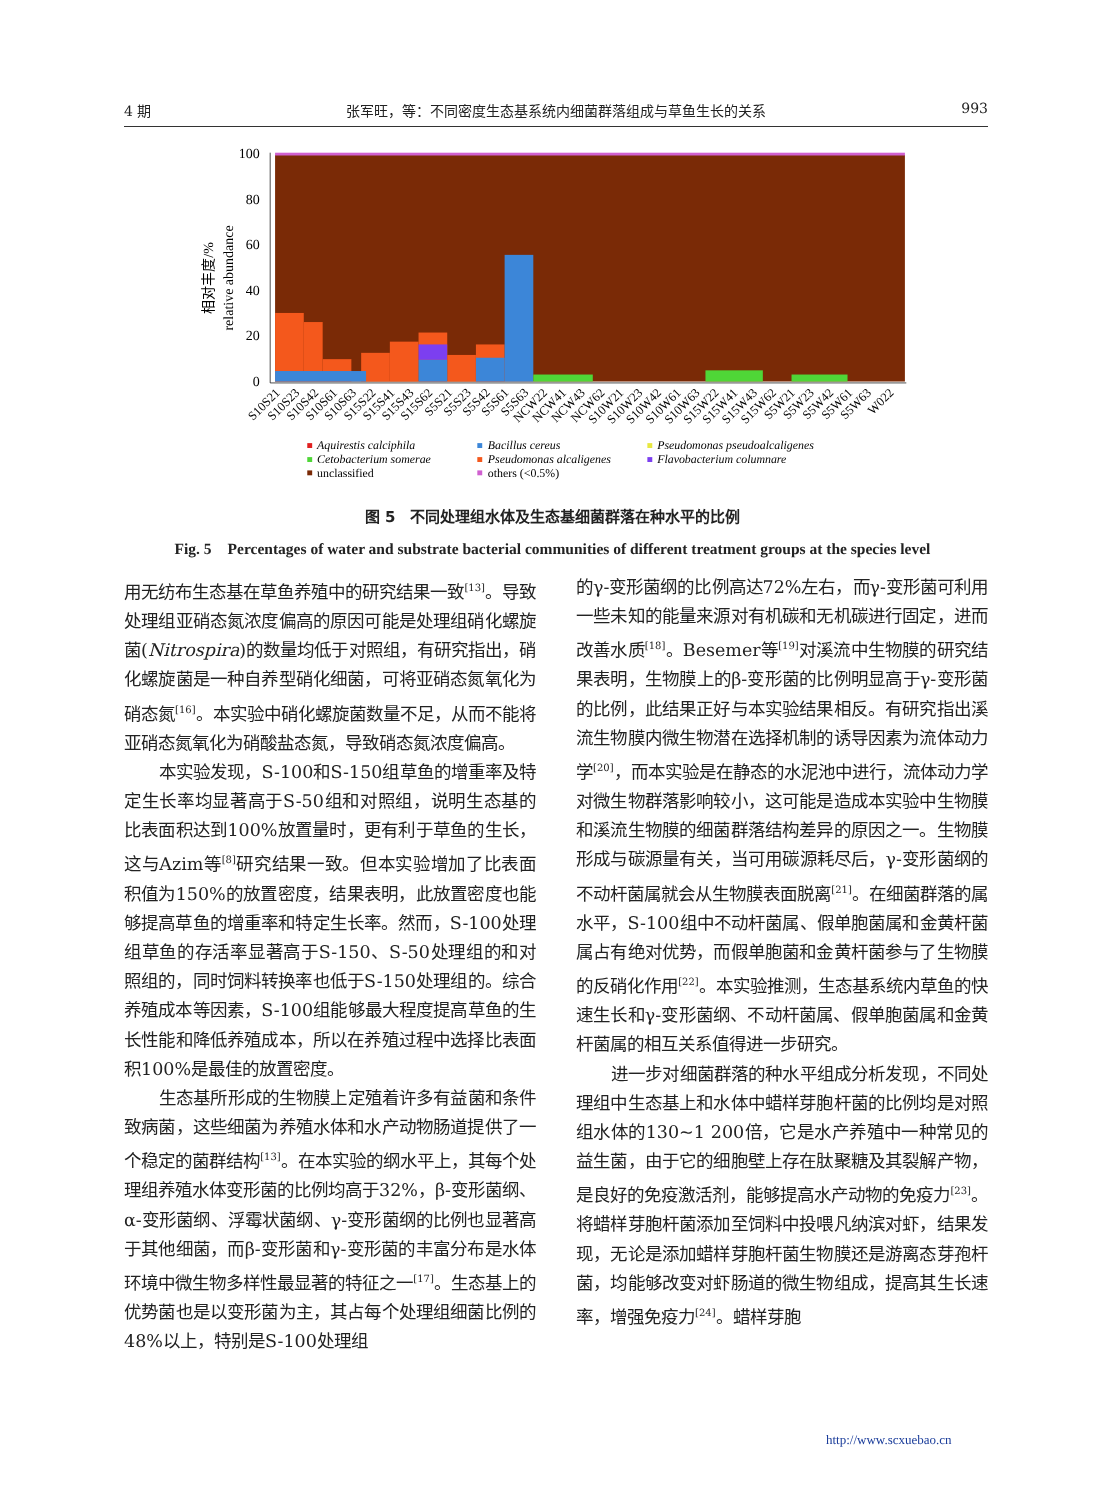4 期 张军旺，等：不同密度生态基系统内细菌群落组成与草鱼生长的关系 993
100
80
60
40
20
0
relative abundance
相对丰度/%
S10S21
S10S23
S10S42
S10S61
S10S63
S15S22
S15S41
S15S43
S15S62
S5S21
S5S23
S5S42
S5S61
S5S63
NCW22
NCW41
NCW43
NCW62
S10W21
S10W23
S10W42
S10W61
S10W63
S15W22
S15W41
S15W43
S15W62
S5W21
S5W23
S5W42
S5W61
S5W63
W022
Aquirestis calciphila
Bacillus cereus
Pseudomonas pseudoalcaligenes
Cetobacterium somerae
Pseudomonas alcaligenes
Flavobacterium columnare
unclassified
others (<0.5%)
图 5　不同处理组水体及生态基细菌群落在种水平的比例
Fig. 5　Percentages of water and substrate bacterial communities of different treatment groups at the species level
用无纺布生态基在草鱼养殖中的研究结果一致<sup>[13]</sup>。导致处理组亚硝态氮浓度偏高的原因可能是处理组硝化螺旋菌(Nitrospira)的数量均低于对照组，有研究指出，硝化螺旋菌是一种自养型硝化细菌，可将亚硝态氮氧化为硝态氮<sup>[16]</sup>。本实验中硝化螺旋菌数量不足，从而不能将亚硝态氮氧化为硝酸盐态氮，导致硝态氮浓度偏高。
本实验发现，S-100和S-150组草鱼的增重率及特定生长率均显著高于S-50组和对照组，说明生态基的比表面积达到100%放置量时，更有利于草鱼的生长，这与Azim等<sup>[8]</sup>研究结果一致。但本实验增加了比表面积值为150%的放置密度，结果表明，此放置密度也能够提高草鱼的增重率和特定生长率。然而，S-100处理组草鱼的存活率显著高于S-150、S-50处理组的和对照组的，同时饲料转换率也低于S-150处理组的。综合养殖成本等因素，S-100组能够最大程度提高草鱼的生长性能和降低养殖成本，所以在养殖过程中选择比表面积100%是最佳的放置密度。
生态基所形成的生物膜上定殖着许多有益菌和条件致病菌，这些细菌为养殖水体和水产动物肠道提供了一个稳定的菌群结构<sup>[13]</sup>。在本实验的纲水平上，其每个处理组养殖水体变形菌的比例均高于32%，β-变形菌纲、α-变形菌纲、浮霉状菌纲、γ-变形菌纲的比例也显著高于其他细菌，而β-变形菌和γ-变形菌的丰富分布是水体环境中微生物多样性最显著的特征之一<sup>[17]</sup>。生态基上的优势菌也是以变形菌为主，其占每个处理组细菌比例的48%以上，特别是S-100处理组
的γ-变形菌纲的比例高达72%左右，而γ-变形菌可利用一些未知的能量来源对有机碳和无机碳进行固定，进而改善水质<sup>[18]</sup>。Besemer等<sup>[19]</sup>对溪流中生物膜的研究结果表明，生物膜上的β-变形菌的比例明显高于γ-变形菌的比例，此结果正好与本实验结果相反。有研究指出溪流生物膜内微生物潜在选择机制的诱导因素为流体动力学<sup>[20]</sup>，而本实验是在静态的水泥池中进行，流体动力学对微生物群落影响较小，这可能是造成本实验中生物膜和溪流生物膜的细菌群落结构差异的原因之一。生物膜形成与碳源量有关，当可用碳源耗尽后，γ-变形菌纲的不动杆菌属就会从生物膜表面脱离<sup>[21]</sup>。在细菌群落的属水平，S-100组中不动杆菌属、假单胞菌属和金黄杆菌属占有绝对优势，而假单胞菌和金黄杆菌参与了生物膜的反硝化作用<sup>[22]</sup>。本实验推测，生态基系统内草鱼的快速生长和γ-变形菌纲、不动杆菌属、假单胞菌属和金黄杆菌属的相互关系值得进一步研究。
进一步对细菌群落的种水平组成分析发现，不同处理组中生态基上和水体中蜡样芽胞杆菌的比例均是对照组水体的130~1 200倍，它是水产养殖中一种常见的益生菌，由于它的细胞壁上存在肽聚糖及其裂解产物，是良好的免疫激活剂，能够提高水产动物的免疫力<sup>[23]</sup>。将蜡样芽胞杆菌添加至饲料中投喂凡纳滨对虾，结果发现，无论是添加蜡样芽胞杆菌生物膜还是游离态芽孢杆菌，均能够改变对虾肠道的微生物组成，提高其生长速率，增强免疫力<sup>[24]</sup>。蜡样芽胞
http://www.scxuebao.cn